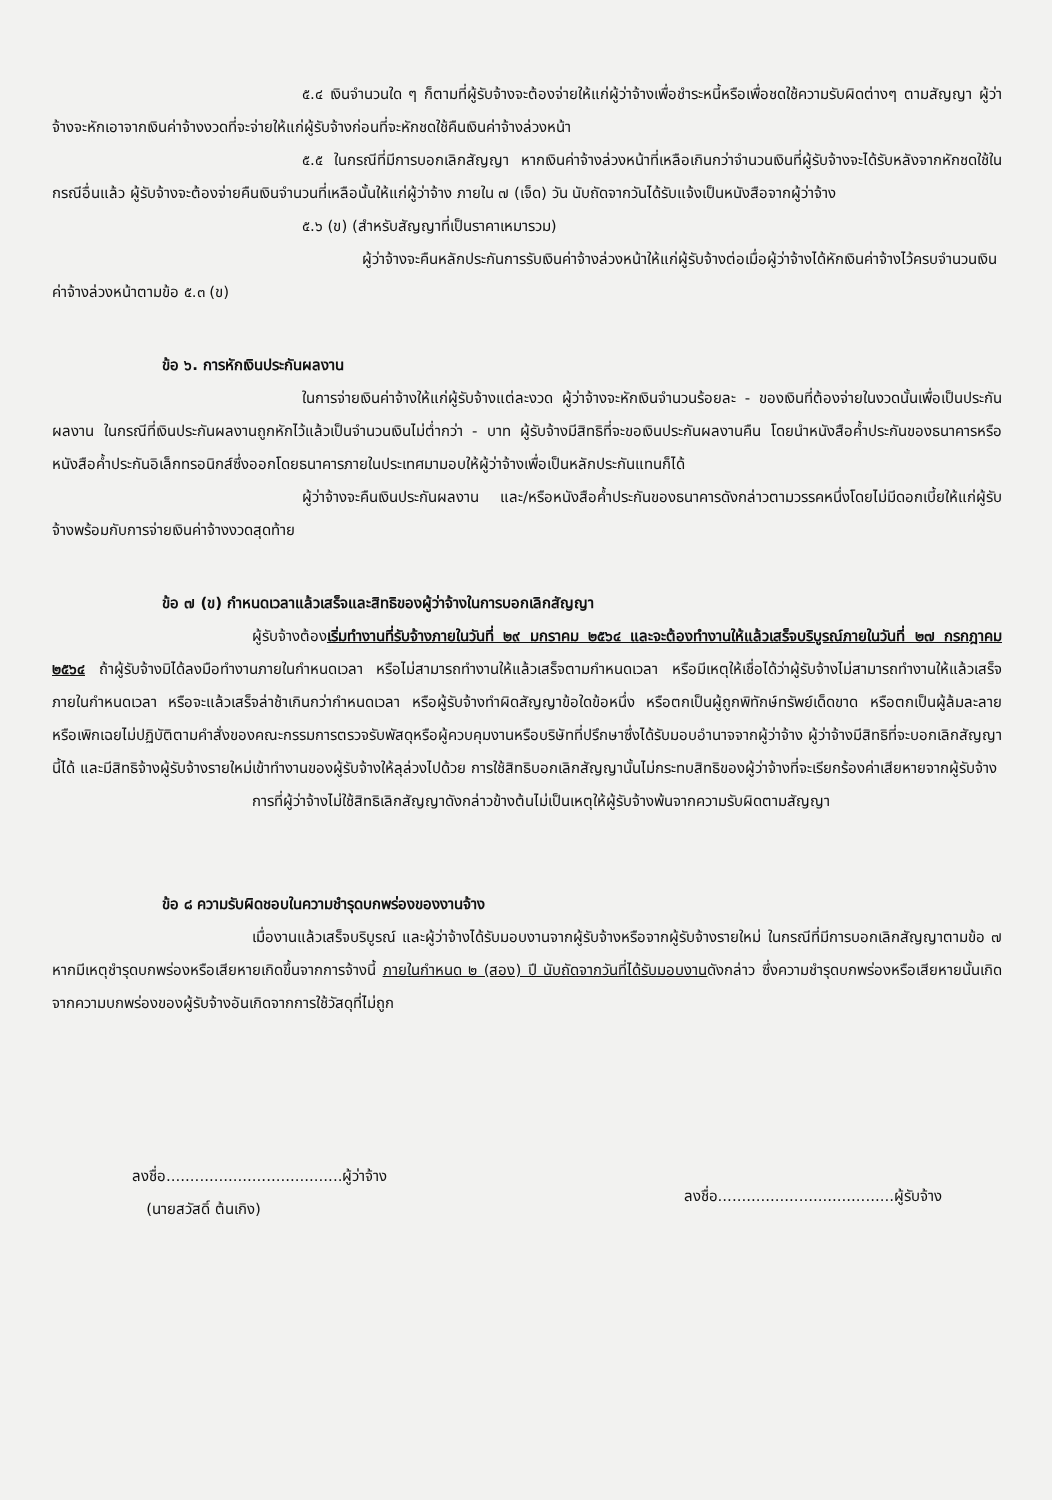๕.๔ เงินจำนวนใด ๆ ก็ตามที่ผู้รับจ้างจะต้องจ่ายให้แก่ผู้ว่าจ้างเพื่อชำระหนี้หรือเพื่อชดใช้ความรับผิดต่างๆ ตามสัญญา ผู้ว่าจ้างจะหักเอาจากเงินค่าจ้างงวดที่จะจ่ายให้แก่ผู้รับจ้างก่อนที่จะหักชดใช้คืนเงินค่าจ้างล่วงหน้า
๕.๕ ในกรณีที่มีการบอกเลิกสัญญา หากเงินค่าจ้างล่วงหน้าที่เหลือเกินกว่าจำนวนเงินที่ผู้รับจ้างจะได้รับหลังจากหักชดใช้ในกรณีอื่นแล้ว ผู้รับจ้างจะต้องจ่ายคืนเงินจำนวนที่เหลือนั้นให้แก่ผู้ว่าจ้าง ภายใน ๗ (เจ็ด) วัน นับถัดจากวันได้รับแจ้งเป็นหนังสือจากผู้ว่าจ้าง
๕.๖ (ข) (สำหรับสัญญาที่เป็นราคาเหมารวม)
ผู้ว่าจ้างจะคืนหลักประกันการรับเงินค่าจ้างล่วงหน้าให้แก่ผู้รับจ้างต่อเมื่อผู้ว่าจ้างได้หักเงินค่าจ้างไว้ครบจำนวนเงินค่าจ้างล่วงหน้าตามข้อ ๕.๓ (ข)
ข้อ ๖. การหักเงินประกันผลงาน
ในการจ่ายเงินค่าจ้างให้แก่ผู้รับจ้างแต่ละงวด ผู้ว่าจ้างจะหักเงินจำนวนร้อยละ - ของเงินที่ต้องจ่ายในงวดนั้นเพื่อเป็นประกันผลงาน ในกรณีที่เงินประกันผลงานถูกหักไว้แล้วเป็นจำนวนเงินไม่ต่ำกว่า - บาท ผู้รับจ้างมีสิทธิที่จะขอเงินประกันผลงานคืน โดยนำหนังสือค้ำประกันของธนาคารหรือหนังสือค้ำประกันอิเล็กทรอนิกส์ซึ่งออกโดยธนาคารภายในประเทศมามอบให้ผู้ว่าจ้างเพื่อเป็นหลักประกันแทนก็ได้
ผู้ว่าจ้างจะคืนเงินประกันผลงาน และ/หรือหนังสือค้ำประกันของธนาคารดังกล่าวตามวรรคหนึ่งโดยไม่มีดอกเบี้ยให้แก่ผู้รับจ้างพร้อมกับการจ่ายเงินค่าจ้างงวดสุดท้าย
ข้อ ๗ (ข) กำหนดเวลาแล้วเสร็จและสิทธิของผู้ว่าจ้างในการบอกเลิกสัญญา
ผู้รับจ้างต้องเริ่มทำงานที่รับจ้างภายในวันที่ ๒๙ มกราคม ๒๕๖๔ และจะต้องทำงานให้แล้วเสร็จบริบูรณ์ภายในวันที่ ๒๗ กรกฎาคม ๒๕๖๔ ถ้าผู้รับจ้างมิได้ลงมือทำงานภายในกำหนดเวลา หรือไม่สามารถทำงานให้แล้วเสร็จตามกำหนดเวลา หรือมีเหตุให้เชื่อได้ว่าผู้รับจ้างไม่สามารถทำงานให้แล้วเสร็จภายในกำหนดเวลา หรือจะแล้วเสร็จล่าช้าเกินกว่ากำหนดเวลา หรือผู้รับจ้างทำผิดสัญญาข้อใดข้อหนึ่ง หรือตกเป็นผู้ถูกพิทักษ์ทรัพย์เด็ดขาด หรือตกเป็นผู้ล้มละลาย หรือเพิกเฉยไม่ปฏิบัติตามคำสั่งของคณะกรรมการตรวจรับพัสดุหรือผู้ควบคุมงานหรือบริษัทที่ปรึกษาซึ่งได้รับมอบอำนาจจากผู้ว่าจ้าง ผู้ว่าจ้างมีสิทธิที่จะบอกเลิกสัญญานี้ได้ และมีสิทธิจ้างผู้รับจ้างรายใหม่เข้าทำงานของผู้รับจ้างให้ลุล่วงไปด้วย การใช้สิทธิบอกเลิกสัญญานั้นไม่กระทบสิทธิของผู้ว่าจ้างที่จะเรียกร้องค่าเสียหายจากผู้รับจ้าง
การที่ผู้ว่าจ้างไม่ใช้สิทธิเลิกสัญญาดังกล่าวข้างต้นไม่เป็นเหตุให้ผู้รับจ้างพ้นจากความรับผิดตามสัญญา
ข้อ ๘ ความรับผิดชอบในความชำรุดบกพร่องของงานจ้าง
เมื่องานแล้วเสร็จบริบูรณ์ และผู้ว่าจ้างได้รับมอบงานจากผู้รับจ้างหรือจากผู้รับจ้างรายใหม่ ในกรณีที่มีการบอกเลิกสัญญาตามข้อ ๗ หากมีเหตุชำรุดบกพร่องหรือเสียหายเกิดขึ้นจากการจ้างนี้ ภายในกำหนด ๒ (สอง) ปี นับถัดจากวันที่ได้รับมอบงานดังกล่าว ซึ่งความชำรุดบกพร่องหรือเสียหายนั้นเกิดจากความบกพร่องของผู้รับจ้างอันเกิดจากการใช้วัสดุที่ไม่ถูก
ลงชื่อ.....................................ผู้ว่าจ้าง
(นายสวัสดิ์ ต้นเกิง)
ลงชื่อ.....................................ผู้รับจ้าง